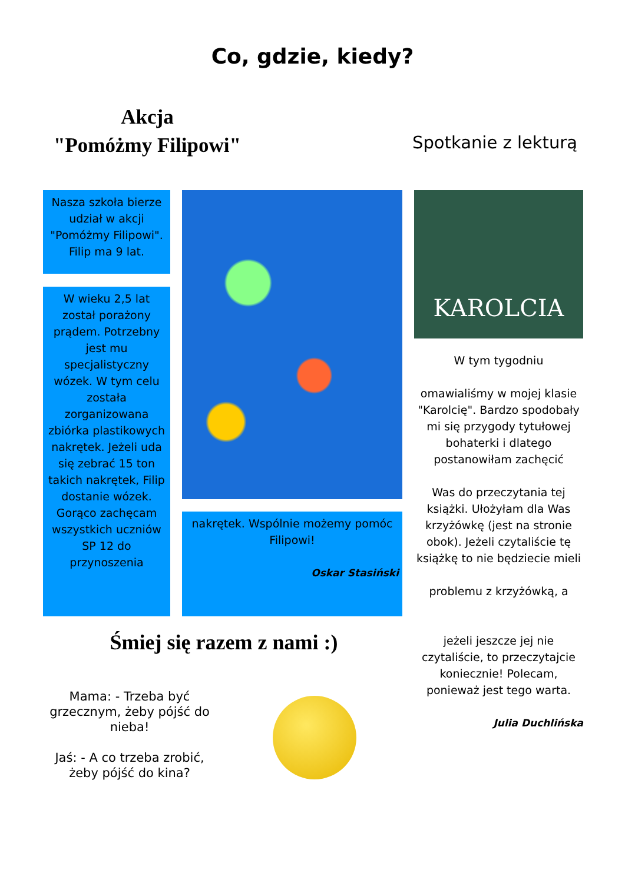Co, gdzie, kiedy?
Akcja
"Pomóżmy Filipowi"
Spotkanie z lekturą
Nasza szkoła bierze udział w akcji "Pomóżmy Filipowi". Filip ma 9 lat.
W wieku 2,5 lat został porażony prądem. Potrzebny jest mu specjalistyczny wózek. W tym celu została zorganizowana zbiórka plastikowych nakrętek. Jeżeli uda się zebrać 15 ton takich nakrętek, Filip dostanie wózek. Gorąco zachęcam wszystkich uczniów SP 12 do przynoszenia
nakrętek. Wspólnie możemy pomóc Filipowi!
Oskar Stasiński
KAROLCIA
W tym tygodniu
omawialiśmy w mojej klasie "Karolcię". Bardzo spodobały mi się przygody tytułowej bohaterki i dlatego postanowiłam zachęcić
Was do przeczytania tej książki. Ułożyłam dla Was krzyżówkę (jest na stronie obok). Jeżeli czytaliście tę książkę to nie będziecie mieli
problemu z krzyżówką, a
jeżeli jeszcze jej nie czytaliście, to przeczytajcie koniecznie! Polecam, ponieważ jest tego warta.
Julia Duchlińska
Śmiej się razem z nami :)
Mama: - Trzeba być grzecznym, żeby pójść do nieba!
Jaś: - A co trzeba zrobić, żeby pójść do kina?